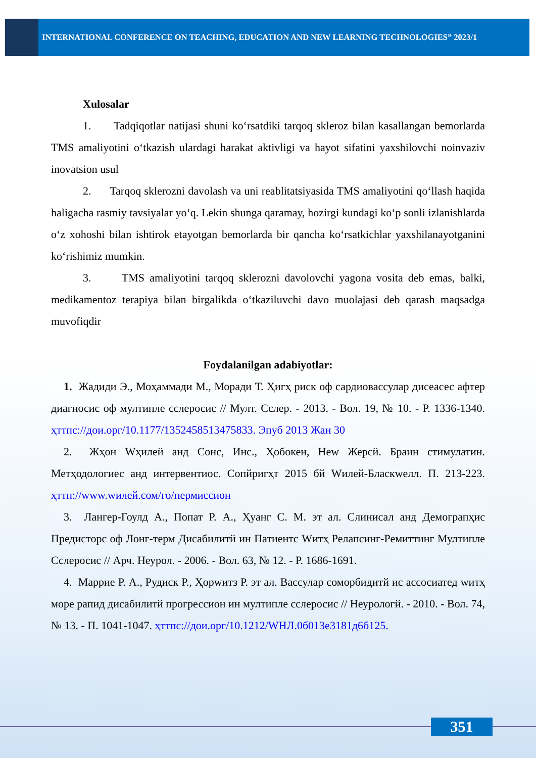INTERNATIONAL CONFERENCE ON TEACHING, EDUCATION AND NEW LEARNING TECHNOLOGIES” 2023/1
Xulosalar
1. Tadqiqotlar natijasi shuni ko‘rsatdiki tarqoq skleroz bilan kasallangan bemorlarda TMS amaliyotini o‘tkazish ulardagi harakat aktivligi va hayot sifatini yaxshilovchi noinvaziv inovatsion usul
2. Tarqoq sklerozni davolash va uni reablitatsiyasida TMS amaliyotini qo‘llash haqida haligacha rasmiy tavsiyalar yo‘q. Lekin shunga qaramay, hozirgi kundagi ko‘p sonli izlanishlarda o‘z xohoshi bilan ishtirok etayotgan bemorlarda bir qancha ko‘rsatkichlar yaxshilanayotganini ko‘rishimiz mumkin.
3. TMS amaliyotini tarqoq sklerozni davolovchi yagona vosita deb emas, balki, medikamentoz terapiya bilan birgalikda o‘tkaziluvchi davo muolajasi deb qarash maqsadga muvofiqdir
Foydalanilgan adabiyotlar:
1. Жадиди Э., Моҳаммади М., Моради Т. Ҳигҳ риск оф сардиовассулар дисеасес афтер диагносис оф мултипле сслеросис // Мулт. Сслер. - 2013. - Вол. 19, № 10. - Р. 1336-1340. ҳттпс://дои.орг/10.1177/1352458513475833. Эпуб 2013 Жан 30
2. Жҳон Wҳилей анд Сонс, Инс., Ҳобокен, Неw Жерсй. Браин стимулатин. Метҳодологиес анд интервентиос. Сопйригҳт 2015 бй Wилей-Бласкwелл. П. 213-223. ҳттп://www.wилей.сом/го/пермиссион
3. Лангер-Гоулд А., Попат Р. А., Ҳуанг С. М. эт ал. Слинисал анд Демограпҳис Предисторс оф Лонг-терм Дисабилитй ин Патиентс Wитҳ Релапсинг-Ремиттинг Мултипле Сслеросис // Арч. Неурол. - 2006. - Вол. 63, № 12. - Р. 1686-1691.
4. Маррие Р. А., Рудиск Р., Ҳорwитз Р. эт ал. Вассулар соморбидитй ис ассосиатед wитҳ море рапид дисабилитй прогрессион ин мултипле сслеросис // Неурологй. - 2010. - Вол. 74, № 13. - П. 1041-1047. ҳттпс://дои.орг/10.1212/WНЛ.0б013е3181д6б125.
351